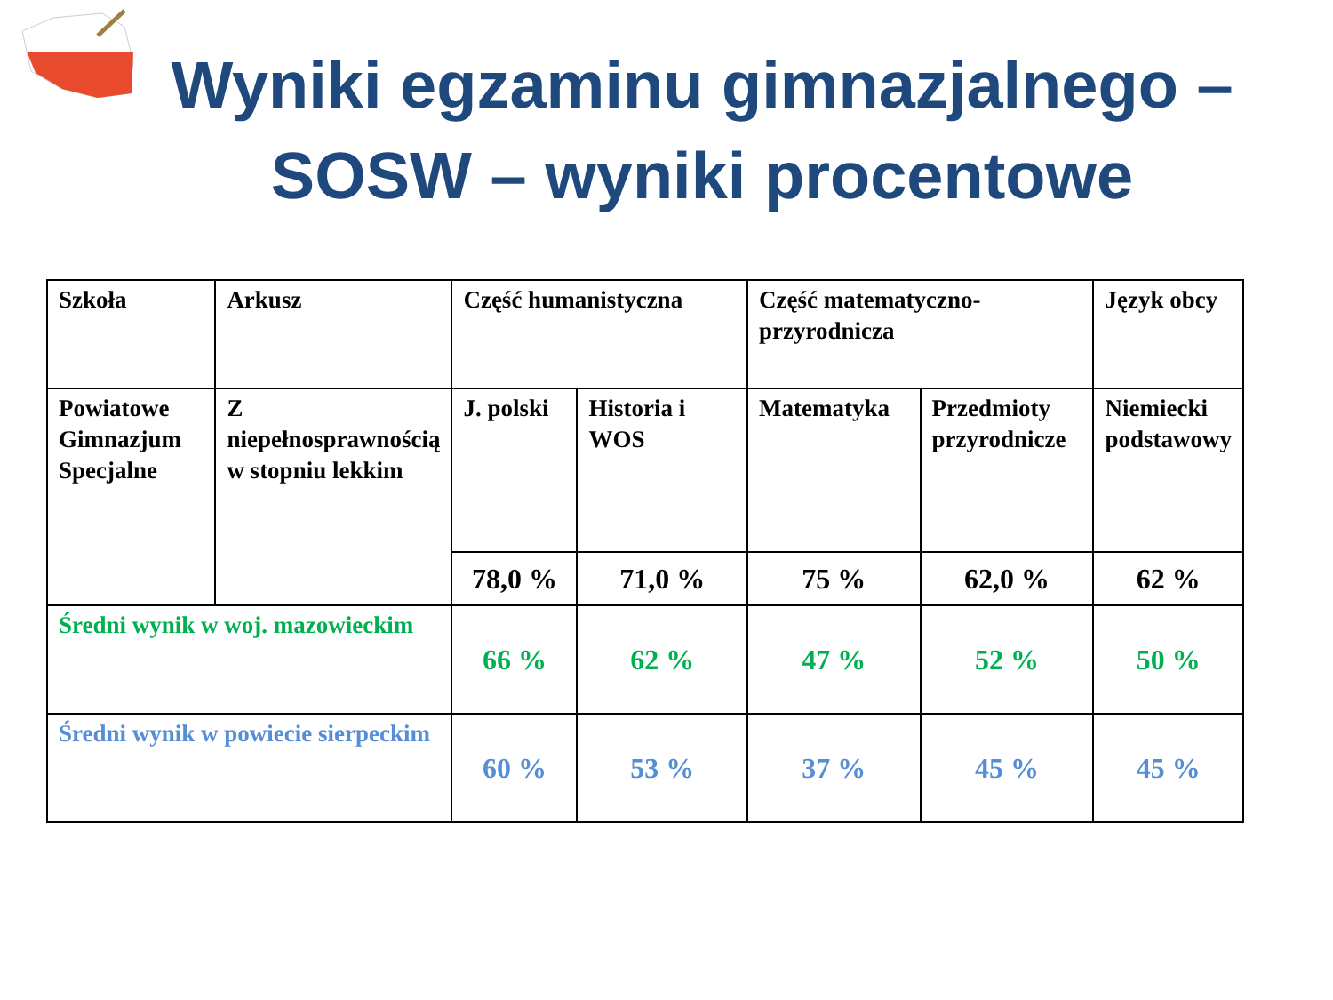Wyniki egzaminu gimnazjalnego – SOSW – wyniki procentowe
| Szkoła | Arkusz | Część humanistyczna | | Część matematyczno-przyrodnicza | | Język obcy |
| Powiatowe Gimnazjum Specjalne | Z niepełnosprawnością w stopniu lekkim | J. polski | Historia i WOS | Matematyka | Przedmioty przyrodnicze | Niemiecki podstawowy |
| | | 78,0 % | 71,0 % | 75 % | 62,0 % | 62 % |
| Średni wynik w woj. mazowieckim | | 66 % | 62 % | 47 % | 52 % | 50 % |
| Średni wynik w powiecie sierpeckim | | 60 % | 53 % | 37 % | 45 % | 45 % |